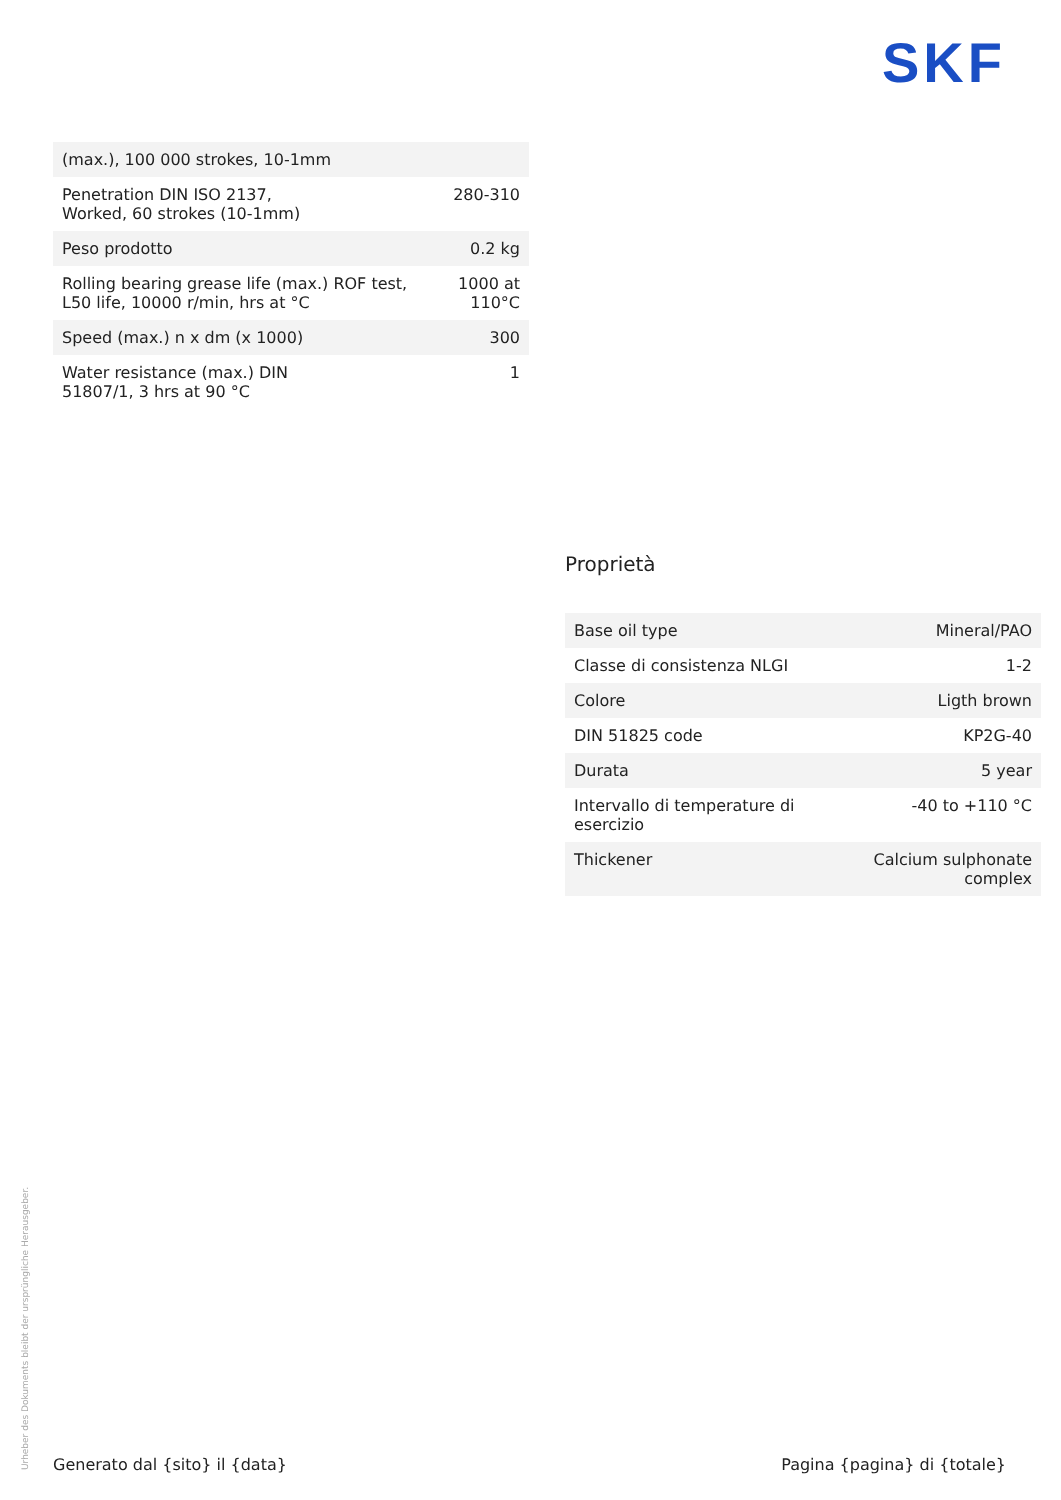SKF
| (max.), 100 000 strokes, 10-1mm | |
| Penetration DIN ISO 2137, Worked, 60 strokes (10-1mm) | 280-310 |
| Peso prodotto | 0.2 kg |
| Rolling bearing grease life (max.) ROF test, L50 life, 10000 r/min, hrs at °C | 1000 at 110°C |
| Speed (max.) n x dm (x 1000) | 300 |
| Water resistance (max.) DIN 51807/1, 3 hrs at 90 °C | 1 |
Proprietà
| Base oil type | Mineral/PAO |
| Classe di consistenza NLGI | 1-2 |
| Colore | Ligth brown |
| DIN 51825 code | KP2G-40 |
| Durata | 5 year |
| Intervallo di temperature di esercizio | -40 to +110 °C |
| Thickener | Calcium sulphonate complex |
Urheber des Dokuments bleibt der ursprüngliche Herausgeber.
Generato dal {sito} il {data} Pagina {pagina} di {totale}